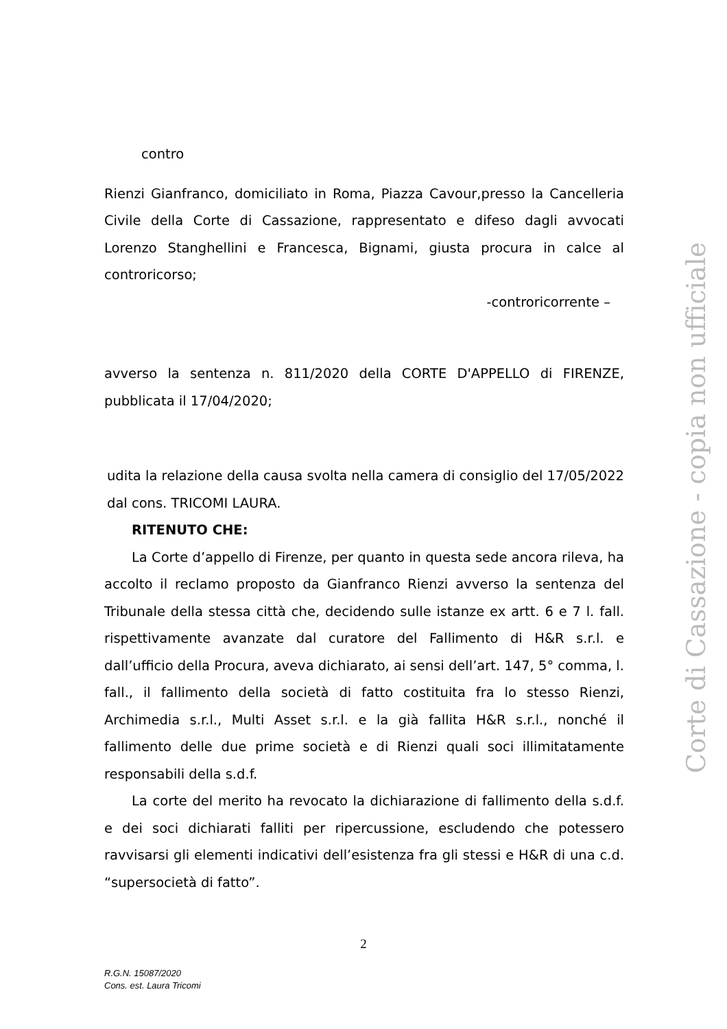contro
Rienzi Gianfranco, domiciliato in Roma, Piazza Cavour,presso la Cancelleria Civile della Corte di Cassazione, rappresentato e difeso dagli avvocati Lorenzo Stanghellini e Francesca, Bignami, giusta procura in calce al controricorso;
-controricorrente –
avverso la sentenza n. 811/2020 della CORTE D'APPELLO di FIRENZE, pubblicata il 17/04/2020;
udita la relazione della causa svolta nella camera di consiglio del 17/05/2022 dal cons. TRICOMI LAURA.
RITENUTO CHE:
La Corte d’appello di Firenze, per quanto in questa sede ancora rileva, ha accolto il reclamo proposto da Gianfranco Rienzi avverso la sentenza del Tribunale della stessa città che, decidendo sulle istanze ex artt. 6 e 7 l. fall. rispettivamente avanzate dal curatore del Fallimento di H&R s.r.l. e dall’ufficio della Procura, aveva dichiarato, ai sensi dell’art. 147, 5° comma, l. fall., il fallimento della società di fatto costituita fra lo stesso Rienzi, Archimedia s.r.l., Multi Asset s.r.l. e la già fallita H&R s.r.l., nonché il fallimento delle due prime società e di Rienzi quali soci illimitatamente responsabili della s.d.f.
La corte del merito ha revocato la dichiarazione di fallimento della s.d.f. e dei soci dichiarati falliti per ripercussione, escludendo che potessero ravvisarsi gli elementi indicativi dell’esistenza fra gli stessi e H&R di una c.d. “supersocietà di fatto”.
Corte di Cassazione - copia non ufficiale
2
R.G.N. 15087/2020
Cons. est. Laura Tricomi